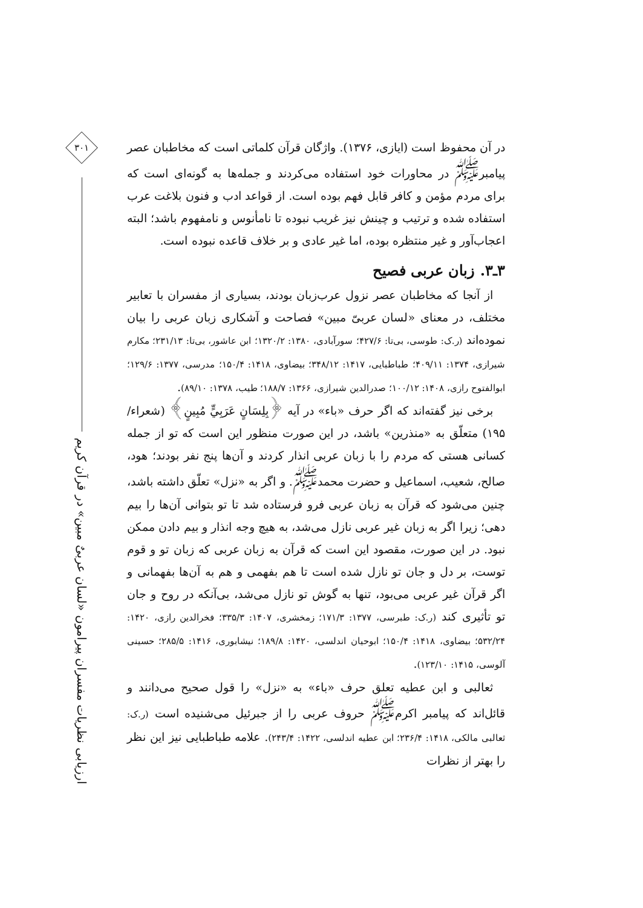در آن محفوظ است (ایازی، ۱۳۷۶). واژگان قرآن کلماتی است که مخاطبان عصر پیامبر<sup>ﷺ</sup> در محاورات خود استفاده می‌کردند و جمله‌ها به گونه‌ای است که برای مردم مؤمن و کافر قابل فهم بوده است. از قواعد ادب و فنون بلاغت عرب استفاده شده و ترتیب و چینش نیز غریب نبوده تا نامأنوس و نامفهوم باشد؛ البته اعجاب‌آور و غیر منتظره بوده، اما غیر عادی و بر خلاف قاعده نبوده است.
۳ـ۳. زبان عربی فصیح
از آنجا که مخاطبان عصر نزول عرب‌زبان بودند، بسیاری از مفسران با تعابیر مختلف، در معنای «لسان عربیّ مبین» فصاحت و آشکاری زبان عربی را بیان نموده‌اند (ر.ک: طوسی، بی‌تا: ۴۲۷/۶؛ سورآبادی، ۱۳۸۰: ۱۳۲۰/۲؛ ابن عاشور، بی‌تا: ۲۳۱/۱۳؛ مکارم شیرازی، ۱۳۷۴: ۴۰۹/۱۱؛ طباطبایی، ۱۴۱۷: ۳۴۸/۱۲؛ بیضاوی، ۱۴۱۸: ۱۵۰/۴؛ مدرسی، ۱۳۷۷: ۱۲۹/۶؛ ابوالفتوح رازی، ۱۴۰۸: ۱۰۰/۱۲؛ صدرالدین شیرازی، ۱۳۶۶: ۱۸۸/۷؛ طیب، ۱۳۷۸: ۸۹/۱۰).
برخی نیز گفته‌اند که اگر حرف «باء» در آیه ﴿بِلِسَانٍ عَرَبِيٍّ مُبِينٍ﴾ (شعراء/ ۱۹۵) متعلّق به «منذرین» باشد، در این صورت منظور این است که تو از جمله کسانی هستی که مردم را با زبان عربی انذار کردند و آن‌ها پنج نفر بودند؛ هود، صالح، شعیب، اسماعیل و حضرت محمد<sup>ﷺ</sup>. و اگر به «نزل» تعلّق داشته باشد، چنین می‌شود که قرآن به زبان عربی فرو فرستاده شد تا تو بتوانی آن‌ها را بیم دهی؛ زیرا اگر به زبان غیر عربی نازل می‌شد، به هیچ وجه انذار و بیم دادن ممکن نبود. در این صورت، مقصود این است که قرآن به زبان عربی که زبان تو و قوم توست، بر دل و جان تو نازل شده است تا هم بفهمی و هم به آن‌ها بفهمانی و اگر قرآن غیر عربی می‌بود، تنها به گوش تو نازل می‌شد، بی‌آنکه در روح و جان تو تأثیری کند (ر.ک: طبرسی، ۱۳۷۷: ۱۷۱/۳؛ زمخشری، ۱۴۰۷: ۳۳۵/۳؛ فخرالدین رازی، ۱۴۲۰: ۵۳۲/۲۴؛ بیضاوی، ۱۴۱۸: ۱۵۰/۴؛ ابوحیان اندلسی، ۱۴۲۰: ۱۸۹/۸؛ نیشابوری، ۱۴۱۶: ۲۸۵/۵؛ حسینی آلوسی، ۱۴۱۵: ۱۲۳/۱۰).
ثعالبی و ابن عطیه تعلق حرف «باء» به «نزل» را قول صحیح می‌دانند و قائل‌اند که پیامبر اکرم<sup>ﷺ</sup> حروف عربی را از جبرئیل می‌شنیده است (ر.ک: ثعالبی مالکی، ۱۴۱۸: ۲۳۶/۴؛ ابن عطیه اندلسی، ۱۴۲۲: ۲۴۳/۴). علامه طباطبایی نیز این نظر را بهتر از نظرات
۳۰۱
ارزیابی نظریات مفسران پیرامون «لسان عربیٌ مبین» در قرآن کریم